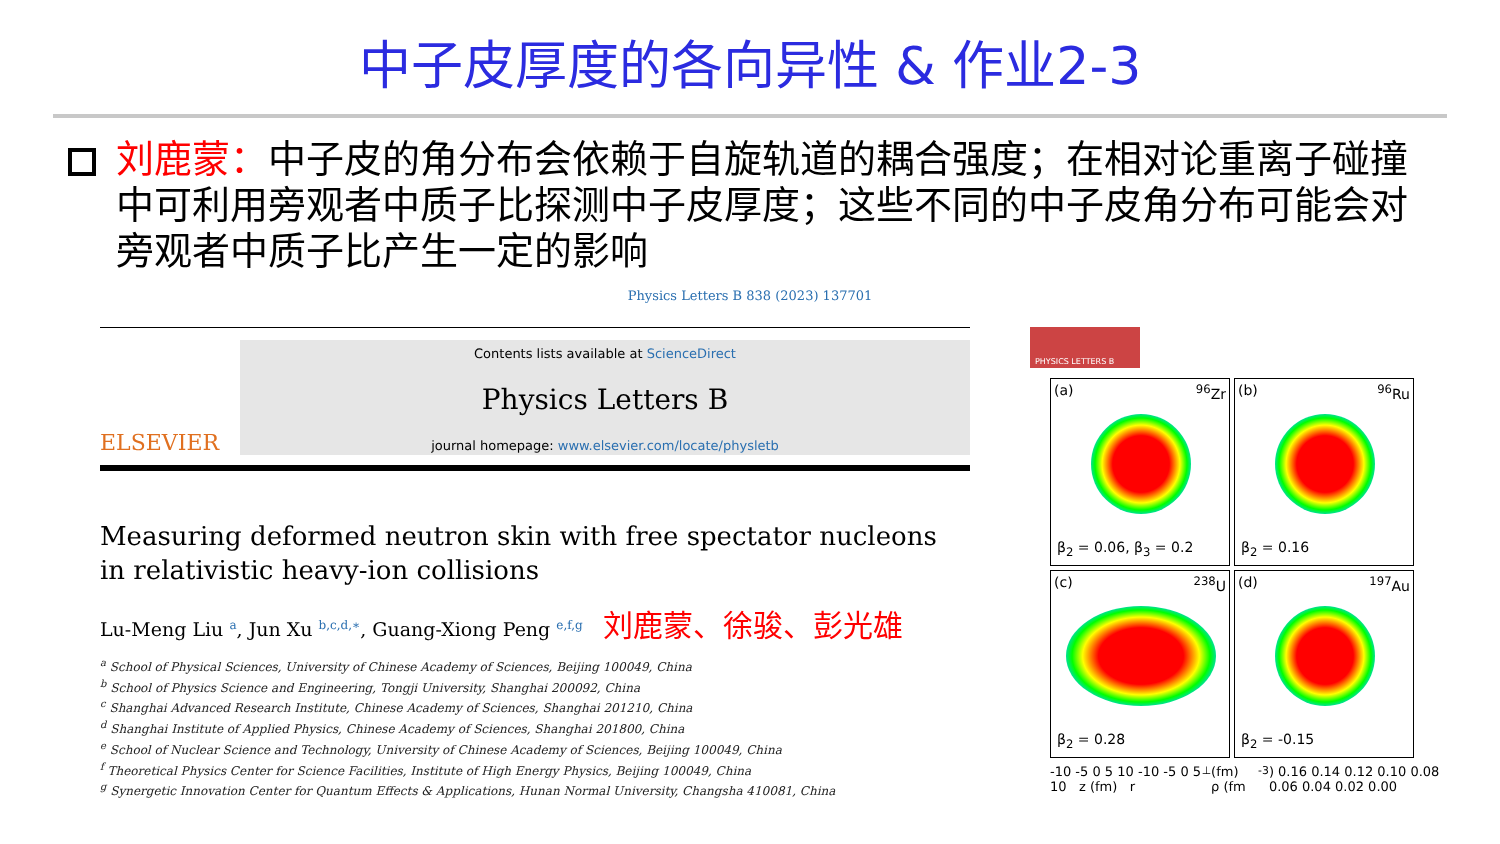中子皮厚度的各向异性 & 作业2-3
刘鹿蒙：中子皮的角分布会依赖于自旋轨道的耦合强度；在相对论重离子碰撞中可利用旁观者中质子比探测中子皮厚度；这些不同的中子皮角分布可能会对旁观者中质子比产生一定的影响
Physics Letters B 838 (2023) 137701
ELSEVIER
Contents lists available at ScienceDirect
Physics Letters B
journal homepage: www.elsevier.com/locate/physletb
Measuring deformed neutron skin with free spectator nucleons in relativistic heavy-ion collisions
Lu-Meng Liu <sup>a</sup>, Jun Xu <sup>b,c,d,∗</sup>, Guang-Xiong Peng <sup>e,f,g</sup> 刘鹿蒙、徐骏、彭光雄
<sup>a</sup> School of Physical Sciences, University of Chinese Academy of Sciences, Beijing 100049, China
<sup>b</sup> School of Physics Science and Engineering, Tongji University, Shanghai 200092, China
<sup>c</sup> Shanghai Advanced Research Institute, Chinese Academy of Sciences, Shanghai 201210, China
<sup>d</sup> Shanghai Institute of Applied Physics, Chinese Academy of Sciences, Shanghai 201800, China
<sup>e</sup> School of Nuclear Science and Technology, University of Chinese Academy of Sciences, Beijing 100049, China
<sup>f</sup> Theoretical Physics Center for Science Facilities, Institute of High Energy Physics, Beijing 100049, China
<sup>g</sup> Synergetic Innovation Center for Quantum Effects & Applications, Hunan Normal University, Changsha 410081, China
PHYSICS LETTERS B
(a) <sup>96</sup>Zr
β<sub>2</sub> = 0.06, β<sub>3</sub> = 0.2
(b) <sup>96</sup>Ru
β<sub>2</sub> = 0.16
(c) <sup>238</sup>U
β<sub>2</sub> = 0.28
(d) <sup>197</sup>Au
β<sub>2</sub> = -0.15
-10 -5 0 5 10 -10 -5 0 5 10 z (fm) r<sub>⊥</sub> (fm) ρ (fm<sup>-3</sup>) 0.16 0.14 0.12 0.10 0.08 0.06 0.04 0.02 0.00